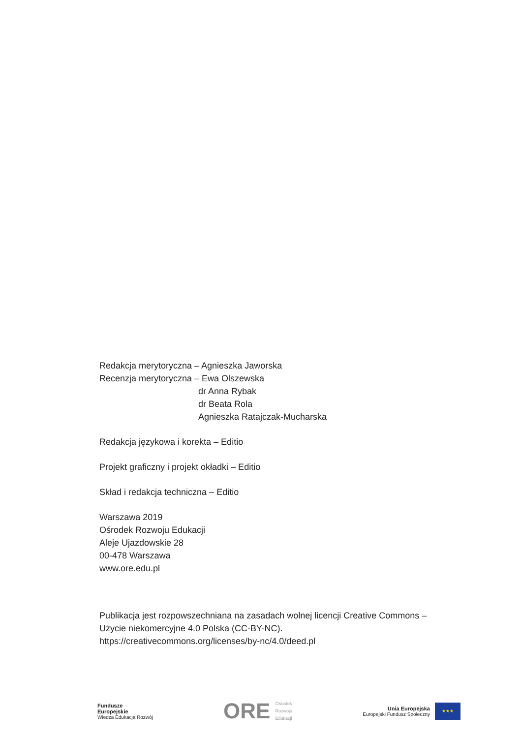Redakcja merytoryczna – Agnieszka Jaworska
Recenzja merytoryczna – Ewa Olszewska
dr Anna Rybak
dr Beata Rola
Agnieszka Ratajczak-Mucharska
Redakcja językowa i korekta – Editio
Projekt graficzny i projekt okładki – Editio
Skład i redakcja techniczna – Editio
Warszawa 2019
Ośrodek Rozwoju Edukacji
Aleje Ujazdowskie 28
00-478 Warszawa
www.ore.edu.pl
Publikacja jest rozpowszechniana na zasadach wolnej licencji Creative Commons – Użycie niekomercyjne 4.0 Polska (CC-BY-NC).
https://creativecommons.org/licenses/by-nc/4.0/deed.pl
Fundusze
Europejskie
Wiedza Edukacja Rozwój
ORE Ośrodek
Rozwoju
Edukacji
Unia Europejska
Europejski Fundusz Społeczny
★★★